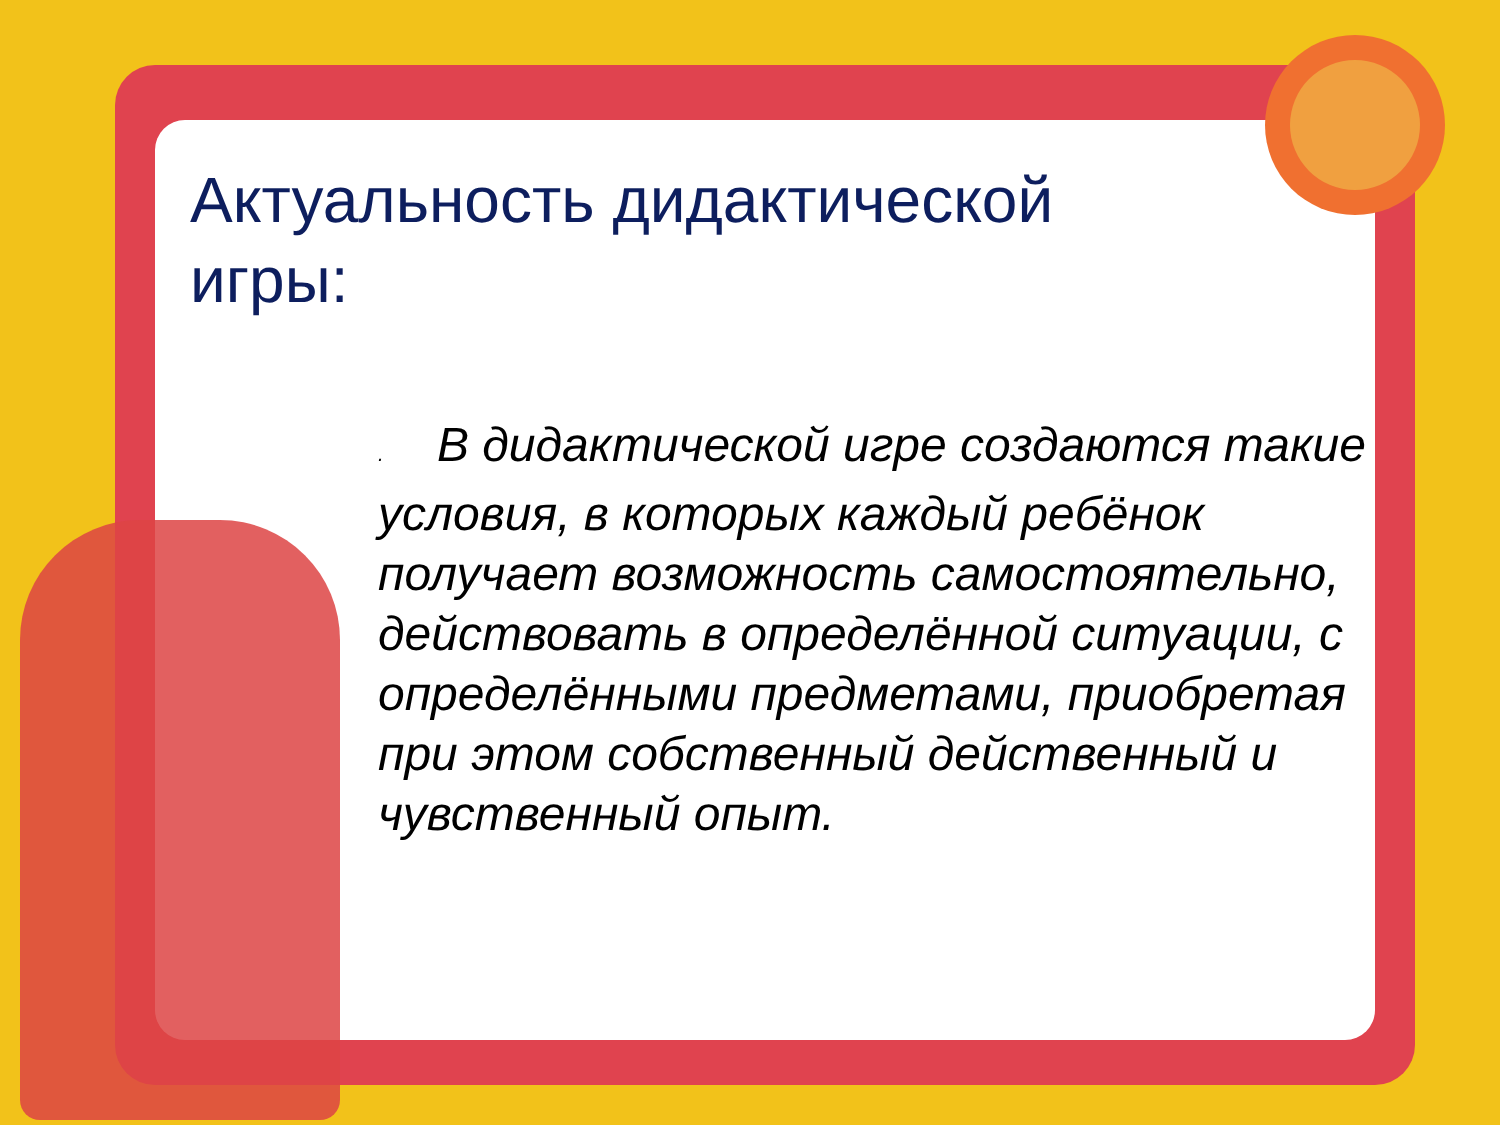Актуальность дидактической игры:
. В дидактической игре создаются такие условия, в которых каждый ребёнок получает возможность самостоятельно, действовать в определённой ситуации, с определёнными предметами, приобретая при этом собственный действенный и чувственный опыт.